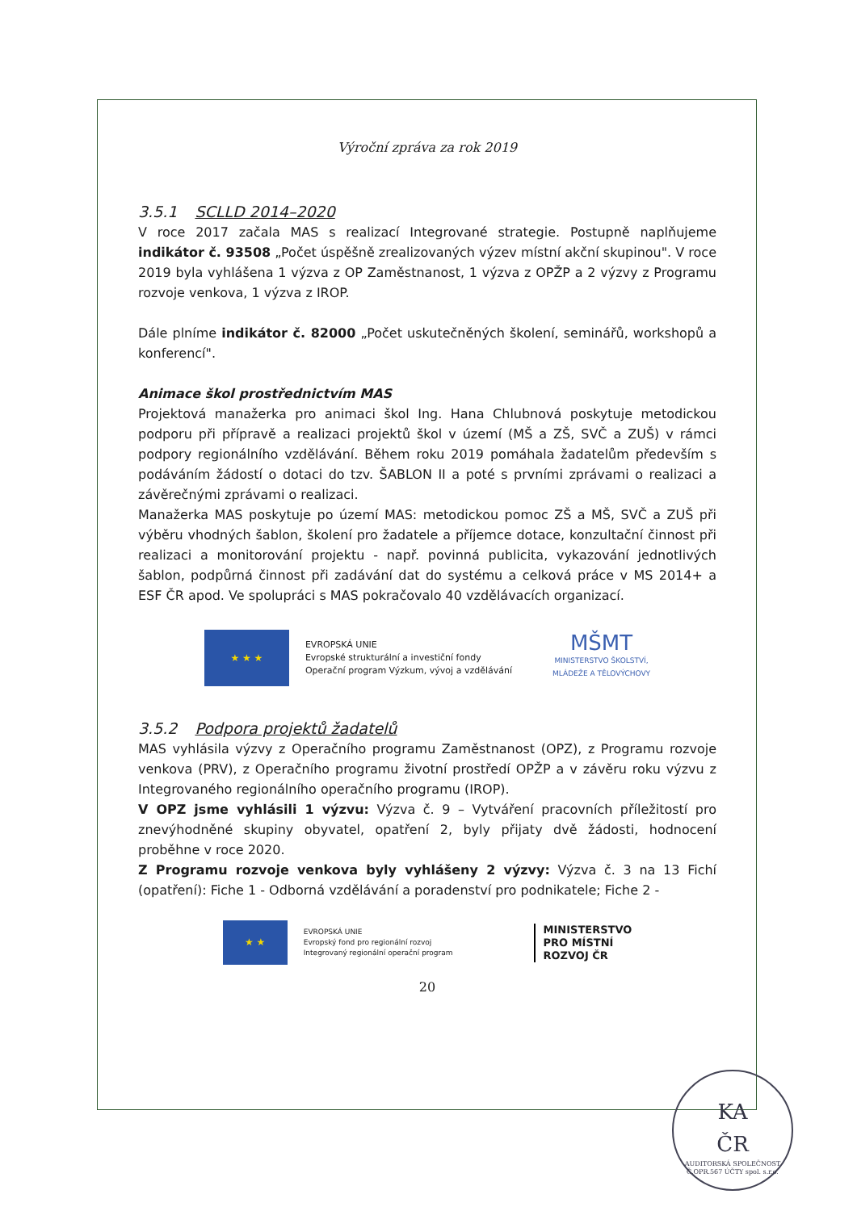Výroční zpráva za rok 2019
3.5.1 SCLLD 2014–2020
V roce 2017 začala MAS s realizací Integrované strategie. Postupně naplňujeme indikátor č. 93508 „Počet úspěšně zrealizovaných výzev místní akční skupinou". V roce 2019 byla vyhlášena 1 výzva z OP Zaměstnanost, 1 výzva z OPŽP a 2 výzvy z Programu rozvoje venkova, 1 výzva z IROP.
Dále plníme indikátor č. 82000 „Počet uskutečněných školení, seminářů, workshopů a konferencí".
Animace škol prostřednictvím MAS
Projektová manažerka pro animaci škol Ing. Hana Chlubnová poskytuje metodickou podporu při přípravě a realizaci projektů škol v území (MŠ a ZŠ, SVČ a ZUŠ) v rámci podpory regionálního vzdělávání. Během roku 2019 pomáhala žadatelům především s podáváním žádostí o dotaci do tzv. ŠABLON II a poté s prvními zprávami o realizaci a závěrečnými zprávami o realizaci.
Manažerka MAS poskytuje po území MAS: metodickou pomoc ZŠ a MŠ, SVČ a ZUŠ při výběru vhodných šablon, školení pro žadatele a příjemce dotace, konzultační činnost při realizaci a monitorování projektu - např. povinná publicita, vykazování jednotlivých šablon, podpůrná činnost při zadávání dat do systému a celková práce v MS 2014+ a ESF ČR apod. Ve spolupráci s MAS pokračovalo 40 vzdělávacích organizací.
★ ★ ★
EVROPSKÁ UNIE
Evropské strukturální a investiční fondy
Operační program Výzkum, vývoj a vzdělávání
MŠMT
MINISTERSTVO ŠKOLSTVÍ,
MLÁDEŽE A TĚLOVÝCHOVY
3.5.2 Podpora projektů žadatelů
MAS vyhlásila výzvy z Operačního programu Zaměstnanost (OPZ), z Programu rozvoje venkova (PRV), z Operačního programu životní prostředí OPŽP a v závěru roku výzvu z Integrovaného regionálního operačního programu (IROP).
V OPZ jsme vyhlásili 1 výzvu: Výzva č. 9 – Vytváření pracovních příležitostí pro znevýhodněné skupiny obyvatel, opatření 2, byly přijaty dvě žádosti, hodnocení proběhne v roce 2020.
Z Programu rozvoje venkova byly vyhlášeny 2 výzvy: Výzva č. 3 na 13 Fichí (opatření): Fiche 1 - Odborná vzdělávání a poradenství pro podnikatele; Fiche 2 -
★ ★
EVROPSKÁ UNIE
Evropský fond pro regionální rozvoj
Integrovaný regionální operační program
MINISTERSTVO
PRO MÍSTNÍ
ROZVOJ ČR
20
KA
ČR
AUDITORSKÁ SPOLEČNOST Č.OPR.567 ÚČTY spol. s.r.o.